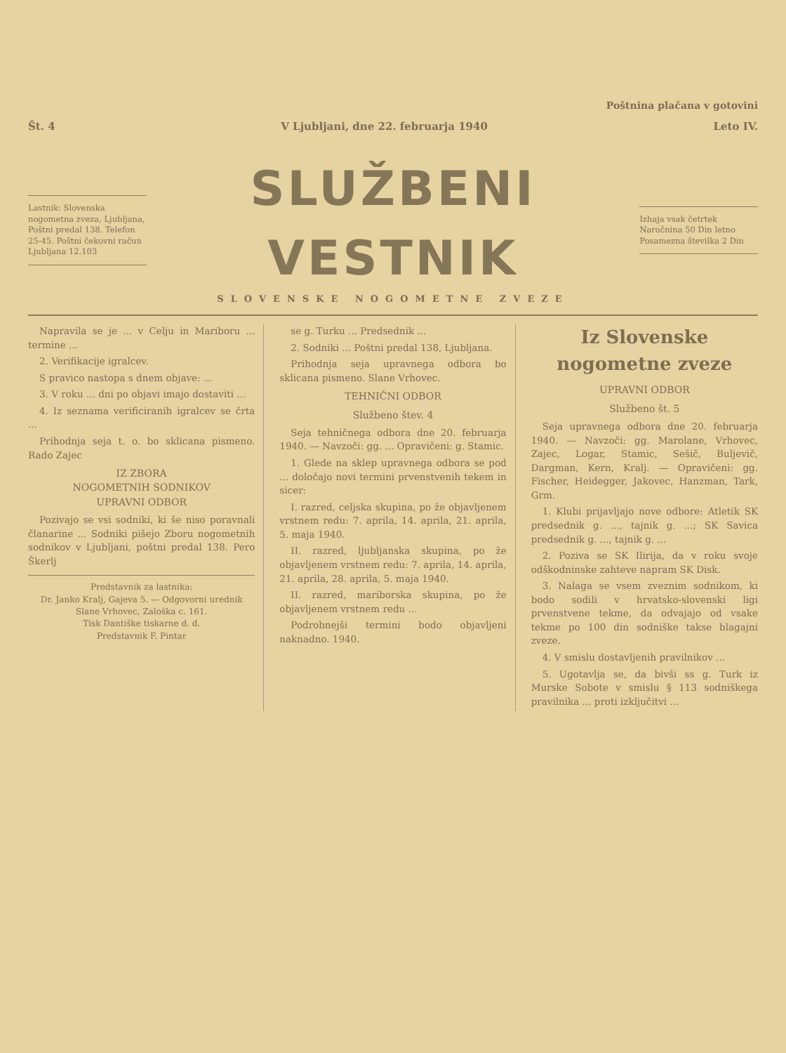Poštnina plačana v gotovini
Leto IV. V Ljubljani, dne 22. februarja 1940 Št. 4
Izhaja vsak četrtek
Naročnina 50 Din letno
Posamezna številka 2 Din
SLUŽBENI VESTNIK
SLOVENSKE NOGOMETNE ZVEZE
Lastnik: Slovenska nogometna zveza, Ljubljana, Poštni predal 138. Telefon 25-45. Poštni čekovni račun Ljubljana 12.103
Iz Slovenske nogometne zveze
UPRAVNI ODBOR
Službeno št. 5
Seja upravnega odbora dne 20. februarja 1940. — Navzoči: gg. Marolane, Vrhovec, Zajec, Logar, Stamic, Sešič, Buljevič, Dargman, Kern, Kralj. — Opravičeni: gg. Fischer, Heidegger, Jakovec, Hanzman, Tark, Grm.
1. Klubi prijavljajo nove odbore: Atletik SK predsednik g. ..., tajnik g. ...; SK Savica predsednik g. ..., tajnik g. ...
2. Poziva se SK Ilirija, da v roku svoje odškodninske zahteve napram SK Disk.
3. Nalaga se vsem zveznim sodnikom, ki bodo sodili v hrvatsko-slovenski ligi prvenstvene tekme, da odvajajo od vsake tekme po 100 din sodniške takse blagajni zveze.
4. V smislu dostavljenih pravilnikov ...
5. Ugotavlja se, da bivši ss g. Turk iz Murske Sobote v smislu § 113 sodniškega pravilnika ... proti izključitvi ...
se g. Turku ... Predsednik ...
2. Sodniki ... Poštni predal 138, Ljubljana.
Prihodnja seja upravnega odbora bo sklicana pismeno. Slane Vrhovec.
TEHNIČNI ODBOR
Službeno štev. 4
Seja tehničnega odbora dne 20. februarja 1940. — Navzoči: gg. ... Opravičeni: g. Stamic.
1. Glede na sklep upravnega odbora se pod ... določajo novi termini prvenstvenih tekem in sicer:
I. razred, celjska skupina, po že objavljenem vrstnem redu: 7. aprila, 14. aprila, 21. aprila, 5. maja 1940.
II. razred, ljubljanska skupina, po že objavljenem vrstnem redu: 7. aprila, 14. aprila, 21. aprila, 28. aprila, 5. maja 1940.
II. razred, mariborska skupina, po že objavljenem vrstnem redu ...
Podrobnejši termini bodo objavljeni naknadno. 1940.
Napravila se je ... v Celju in Mariboru ... termine ...
2. Verifikacije igralcev.
S pravico nastopa s dnem objave: ...
3. V roku ... dni po objavi imajo dostaviti ...
4. Iz seznama verificiranih igralcev se črta ...
Prihodnja seja t. o. bo sklicana pismeno. Rado Zajec
IZ ZBORA
NOGOMETNIH SODNIKOV
UPRAVNI ODBOR
Pozivajo se vsi sodniki, ki še niso poravnali članarine ... Sodniki pišejo Zboru nogometnih sodnikov v Ljubljani, poštni predal 138. Pero Škerlj
Predstavnik za lastnika:
Dr. Janko Kralj, Gajeva 5. — Odgovorni urednik Slane Vrhovec, Zaloška c. 161.
Tisk Dantiške tiskarne d. d.
Predstavnik F. Pintar